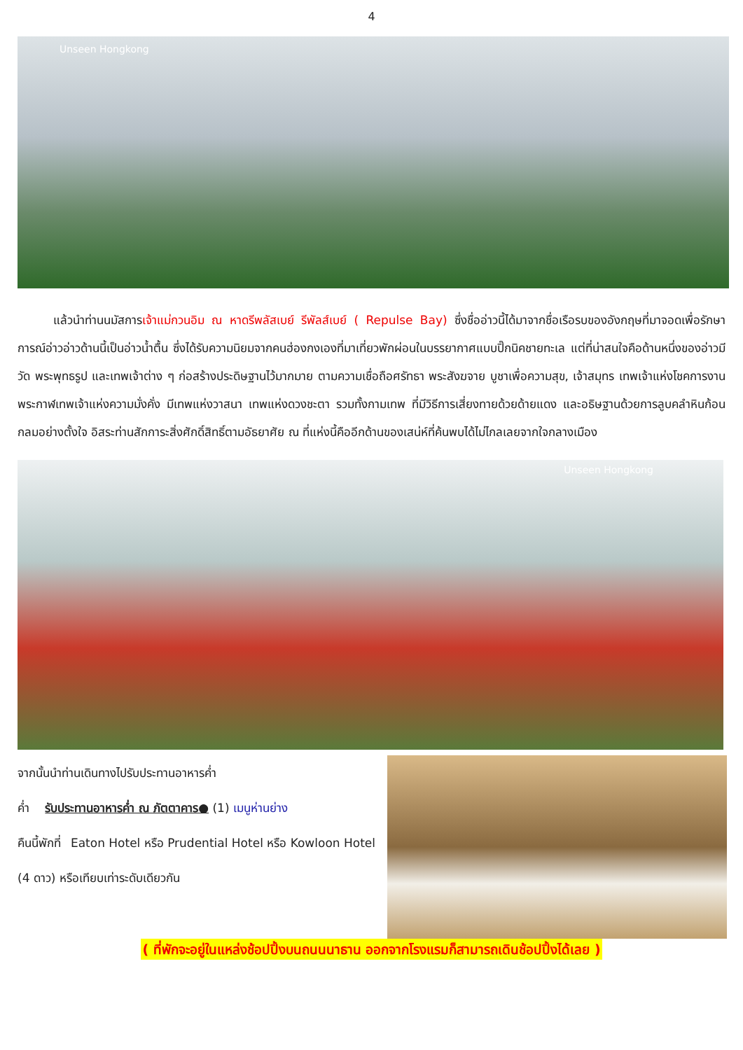4
Unseen Hongkong
   แล้วนำท่านนมัสการเจ้าแม่กวนอิม ณ หาดรีพลัสเบย์ รีพัลส์เบย์ ( Repulse Bay) ซึ่งชื่ออ่าวนี้ได้มาจากชื่อเรือรบของอังกฤษที่มาจอดเพื่อรักษาการณ์อ่าวอ่าวด้านนี้เป็นอ่าวน้ำตื้น ซึ่งได้รับความนิยมจากคนฮ่องกงเองที่มาเที่ยวพักผ่อนในบรรยากาศแบบปิ๊กนิคชายทะเล แต่ที่น่าสนใจคือด้านหนึ่งของอ่าวมีวัด พระพุทธรูป และเทพเจ้าต่าง ๆ ก่อสร้างประดิษฐานไว้มากมาย ตามความเชื่อถือศรัทธา พระสังฆจาย บูชาเพื่อความสุข, เจ้าสมุทร เทพเจ้าแห่งโชคการงาน พระกาฬเทพเจ้าแห่งความมั่งคั่ง มีเทพแห่งวาสนา เทพแห่งดวงชะตา รวมทั้งกามเทพ ที่มีวิธีการเสี่ยงทายด้วยด้ายแดง และอธิษฐานด้วยการลูบคลำหินก้อนกลมอย่างตั้งใจ อิสระท่านสักการะสิ่งศักดิ์สิทธิ์ตามอัธยาศัย ณ ที่แห่งนี้คืออีกด้านของเสน่ห์ที่ค้นพบได้ไม่ไกลเลยจากใจกลางเมือง
Unseen Hongkong
จากนั้นนำท่านเดินทางไปรับประทานอาหารค่ำ
ค่ำ  รับประทานอาหารค่ำ ณ ภัตตาคาร● (1) เมนูห่านย่าง
คืนนี้พักที่  Eaton Hotel หรือ Prudential Hotel หรือ Kowloon Hotel (4 ดาว) หรือเทียบเท่าระดับเดียวกัน
( ที่พักจะอยู่ในแหล่งช้อปปิ้งบนถนนนาธาน ออกจากโรงแรมก็สามารถเดินช้อปปิ้งได้เลย )